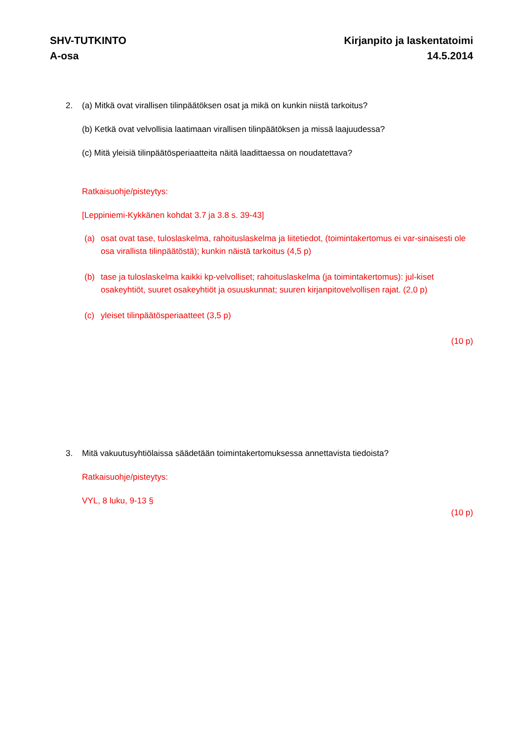SHV-TUTKINTO
A-osa
Kirjanpito ja laskentatoimi
14.5.2014
2. (a) Mitkä ovat virallisen tilinpäätöksen osat ja mikä on kunkin niistä tarkoitus?
(b) Ketkä ovat velvollisia laatimaan virallisen tilinpäätöksen ja missä laajuudessa?
(c) Mitä yleisiä tilinpäätösperiaatteita näitä laadittaessa on noudatettava?
Ratkaisuohje/pisteytys:
[Leppiniemi-Kykkänen kohdat 3.7 ja 3.8 s. 39-43]
(a) osat ovat tase, tuloslaskelma, rahoituslaskelma ja liitetiedot, (toimintakertomus ei var-sinaisesti ole osa virallista tilinpäätöstä); kunkin näistä tarkoitus (4,5 p)
(b) tase ja tuloslaskelma kaikki kp-velvolliset; rahoituslaskelma (ja toimintakertomus): jul-kiset osakeyhtiöt, suuret osakeyhtiöt ja osuuskunnat; suuren kirjanpitovelvollisen rajat. (2,0 p)
(c) yleiset tilinpäätösperiaatteet (3,5 p)
(10 p)
3. Mitä vakuutusyhtiölaissa säädetään toimintakertomuksessa annettavista tiedoista?
Ratkaisuohje/pisteytys:
VYL, 8 luku, 9-13 §
(10 p)